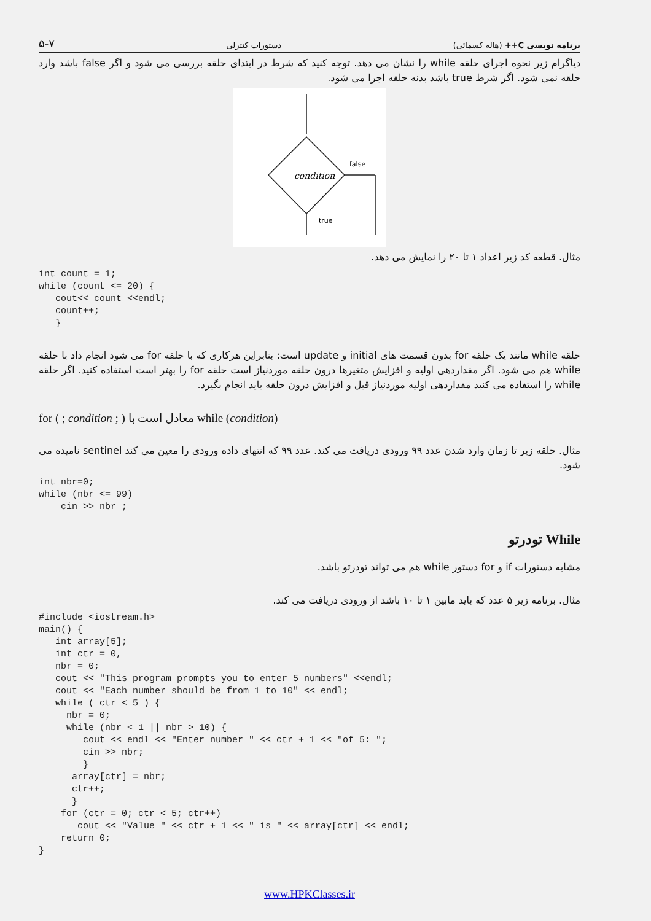۵-۷ دستورات کنترلی برنامه نویسی C++ (هاله کسمائی)
دیاگرام زیر نحوه اجرای حلقه while را نشان می دهد. توجه کنید که شرط در ابتدای حلقه بررسی می شود و اگر false باشد وارد حلقه نمی شود. اگر شرط true باشد بدنه حلقه اجرا می شود.
condition
false
true
مثال. قطعه کد زیر اعداد ۱ تا ۲۰ را نمایش می دهد.
int count = 1;
while (count <= 20) {
   cout<< count <<endl;
   count++;
   }
حلقه while مانند یک حلقه for بدون قسمت های initial و update است: بنابراین هرکاری که با حلقه for می شود انجام داد با حلقه while هم می شود. اگر مقداردهی اولیه و افزایش متغیرها درون حلقه موردنیاز است حلقه for را بهتر است استفاده کنید. اگر حلقه while را استفاده می کنید مقداردهی اولیه موردنیاز قبل و افزایش درون حلقه باید انجام بگیرد.
for ( ; condition ; ) معادل است با while (condition)
مثال. حلقه زیر تا زمان وارد شدن عدد ۹۹ ورودی دریافت می کند. عدد ۹۹ که انتهای داده ورودی را معین می کند sentinel نامیده می شود.
int nbr=0;
while (nbr <= 99)
    cin >> nbr ;
While تودرتو
مشابه دستورات if و for دستور while هم می تواند تودرتو باشد.
مثال. برنامه زیر ۵ عدد که باید مابین ۱ تا ۱۰ باشد از ورودی دریافت می کند.
#include <iostream.h>
main() {
   int array[5];
   int ctr = 0,
   nbr = 0;
   cout << "This program prompts you to enter 5 numbers" <<endl;
   cout << "Each number should be from 1 to 10" << endl;
   while ( ctr < 5 ) {
     nbr = 0;
     while (nbr < 1 || nbr > 10) {
        cout << endl << "Enter number " << ctr + 1 << "of 5: ";
        cin >> nbr;
        }
      array[ctr] = nbr;
      ctr++;
      }
    for (ctr = 0; ctr < 5; ctr++)
       cout << "Value " << ctr + 1 << " is " << array[ctr] << endl;
    return 0;
}
www.HPKClasses.ir